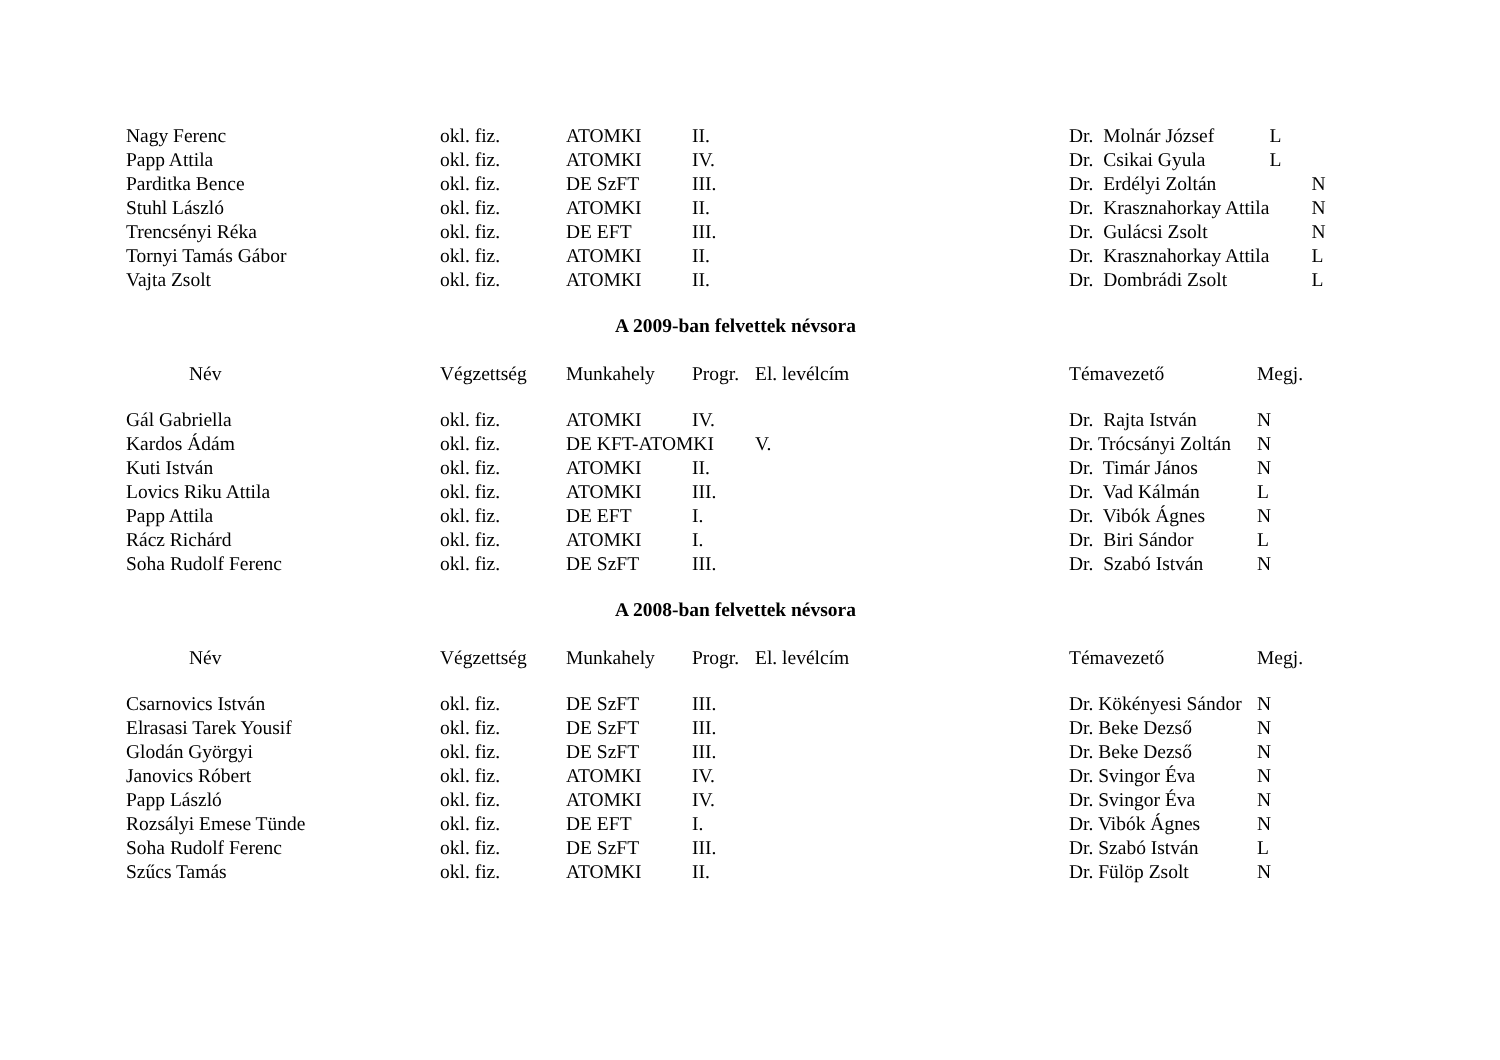| Nagy Ferenc | okl. fiz. | ATOMKI | II. | | Dr. Molnár József | L |
| Papp Attila | okl. fiz. | ATOMKI | IV. | | Dr. Csikai Gyula | L |
| Parditka Bence | okl. fiz. | DE SzFT | III. | | Dr. Erdélyi Zoltán | N |
| Stuhl László | okl. fiz. | ATOMKI | II. | | Dr. Krasznahorkay Attila | N |
| Trencsényi Réka | okl. fiz. | DE EFT | III. | | Dr. Gulácsi Zsolt | N |
| Tornyi Tamás Gábor | okl. fiz. | ATOMKI | II. | | Dr. Krasznahorkay Attila | L |
| Vajta Zsolt | okl. fiz. | ATOMKI | II. | | Dr. Dombrádi Zsolt | L |
A 2009-ban felvettek névsora
| Név | Végzettség | Munkahely | Progr. | El. levélcím | Témavezető | Megj. |
| --- | --- | --- | --- | --- | --- | --- |
| Gál Gabriella | okl. fiz. | ATOMKI | IV. | | Dr. Rajta István | N |
| Kardos Ádám | okl. fiz. | DE KFT-ATOMKI | | V. | Dr. Trócsányi Zoltán | N |
| Kuti István | okl. fiz. | ATOMKI | II. | | Dr. Timár János | N |
| Lovics Riku Attila | okl. fiz. | ATOMKI | III. | | Dr. Vad Kálmán | L |
| Papp Attila | okl. fiz. | DE EFT | I. | | Dr. Vibók Ágnes | N |
| Rácz Richárd | okl. fiz. | ATOMKI | I. | | Dr. Biri Sándor | L |
| Soha Rudolf Ferenc | okl. fiz. | DE SzFT | III. | | Dr. Szabó István | N |
A 2008-ban felvettek névsora
| Név | Végzettség | Munkahely | Progr. | El. levélcím | Témavezető | Megj. |
| --- | --- | --- | --- | --- | --- | --- |
| Csarnovics István | okl. fiz. | DE SzFT | III. | | Dr. Kökényesi Sándor | N |
| Elrasasi Tarek Yousif | okl. fiz. | DE SzFT | III. | | Dr. Beke Dezső | N |
| Glodán Györgyi | okl. fiz. | DE SzFT | III. | | Dr. Beke Dezső | N |
| Janovics Róbert | okl. fiz. | ATOMKI | IV. | | Dr. Svingor Éva | N |
| Papp László | okl. fiz. | ATOMKI | IV. | | Dr. Svingor Éva | N |
| Rozsályi Emese Tünde | okl. fiz. | DE EFT | I. | | Dr. Vibók Ágnes | N |
| Soha Rudolf Ferenc | okl. fiz. | DE SzFT | III. | | Dr. Szabó István | L |
| Szűcs Tamás | okl. fiz. | ATOMKI | II. | | Dr. Fülöp Zsolt | N |